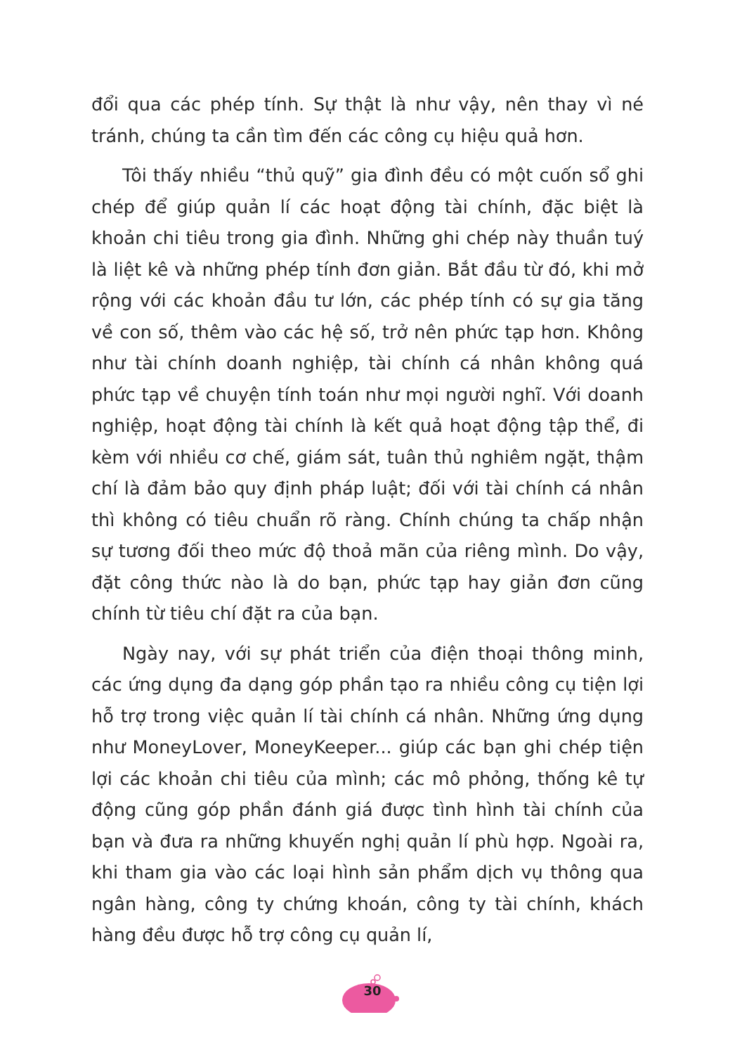đổi qua các phép tính. Sự thật là như vậy, nên thay vì né tránh, chúng ta cần tìm đến các công cụ hiệu quả hơn.
Tôi thấy nhiều “thủ quỹ” gia đình đều có một cuốn sổ ghi chép để giúp quản lí các hoạt động tài chính, đặc biệt là khoản chi tiêu trong gia đình. Những ghi chép này thuần tuý là liệt kê và những phép tính đơn giản. Bắt đầu từ đó, khi mở rộng với các khoản đầu tư lớn, các phép tính có sự gia tăng về con số, thêm vào các hệ số, trở nên phức tạp hơn. Không như tài chính doanh nghiệp, tài chính cá nhân không quá phức tạp về chuyện tính toán như mọi người nghĩ. Với doanh nghiệp, hoạt động tài chính là kết quả hoạt động tập thể, đi kèm với nhiều cơ chế, giám sát, tuân thủ nghiêm ngặt, thậm chí là đảm bảo quy định pháp luật; đối với tài chính cá nhân thì không có tiêu chuẩn rõ ràng. Chính chúng ta chấp nhận sự tương đối theo mức độ thoả mãn của riêng mình. Do vậy, đặt công thức nào là do bạn, phức tạp hay giản đơn cũng chính từ tiêu chí đặt ra của bạn.
Ngày nay, với sự phát triển của điện thoại thông minh, các ứng dụng đa dạng góp phần tạo ra nhiều công cụ tiện lợi hỗ trợ trong việc quản lí tài chính cá nhân. Những ứng dụng như MoneyLover, MoneyKeeper... giúp các bạn ghi chép tiện lợi các khoản chi tiêu của mình; các mô phỏng, thống kê tự động cũng góp phần đánh giá được tình hình tài chính của bạn và đưa ra những khuyến nghị quản lí phù hợp. Ngoài ra, khi tham gia vào các loại hình sản phẩm dịch vụ thông qua ngân hàng, công ty chứng khoán, công ty tài chính, khách hàng đều được hỗ trợ công cụ quản lí,
30